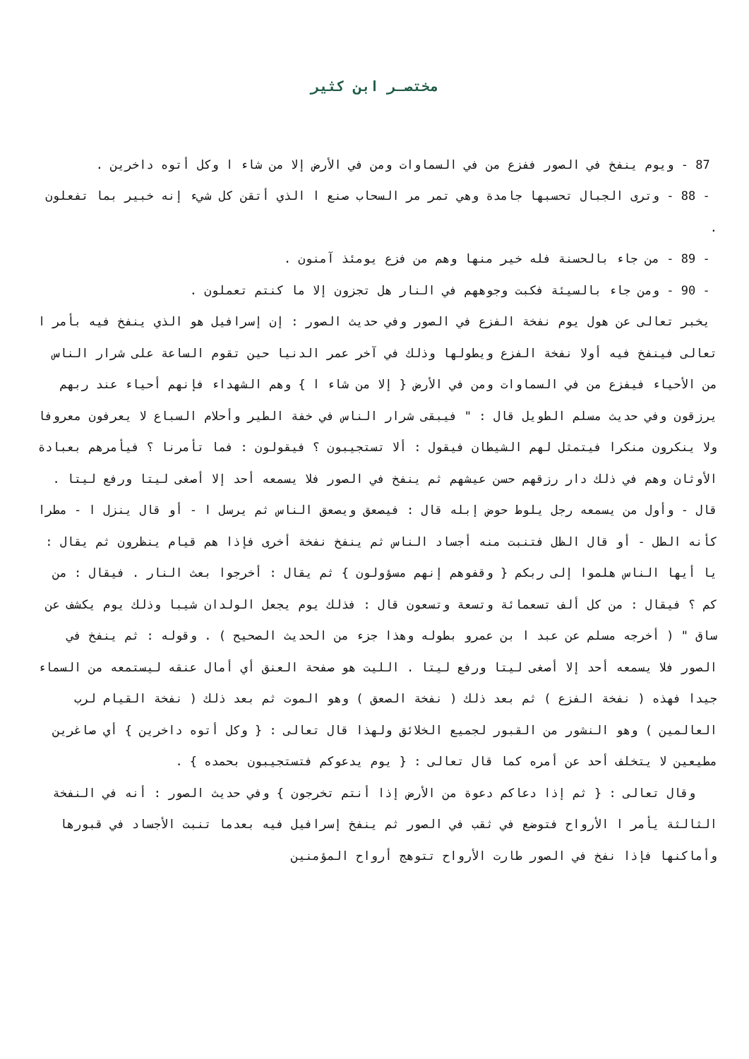مختصـر ابن كثير
87 - ويوم ينفخ في الصور ففزع من في السماوات ومن في الأرض إلا من شاء ا وكل أتوه داخرين .
- 88 - وترى الجبال تحسبها جامدة وهي تمر مر السحاب صنع ا الذي أتقن كل شيء إنه خبير بما تفعلون .
- 89 - من جاء بالحسنة فله خير منها وهم من فزع يومئذ آمنون .
- 90 - ومن جاء بالسيئة فكبت وجوههم في النار هل تجزون إلا ما كنتم تعملون .
يخبر تعالى عن هول يوم نفخة الفزع في الصور وفي حديث الصور : إن إسرافيل هو الذي ينفخ فيه بأمر ا تعالى فينفخ فيه أولا نفخة الفزع ويطولها وذلك في آخر عمر الدنيا حين تقوم الساعة على شرار الناس من الأحياء فيفزع من في السماوات ومن في الأرض { إلا من شاء ا } وهم الشهداء فإنهم أحياء عند ربهم يرزقون وفي حديث مسلم الطويل قال : " فيبقى شرار الناس في خفة الطير وأحلام السباع لا يعرفون معروفا ولا ينكرون منكرا فيتمثل لهم الشيطان فيقول : ألا تستجيبون ؟ فيقولون : فما تأمرنا ؟ فيأمرهم بعبادة الأوثان وهم في ذلك دار رزقهم حسن عيشهم ثم ينفخ في الصور فلا يسمعه أحد إلا أصغى ليتا ورفع ليتا . قال - وأول من يسمعه رجل يلوط حوض إبله قال : فيصعق ويصعق الناس ثم يرسل ا - أو قال ينزل ا - مطرا كأنه الطل - أو قال الظل فتنبت منه أجساد الناس ثم ينفخ نفخة أخرى فإذا هم قيام ينظرون ثم يقال : يا أيها الناس هلموا إلى ربكم { وقفوهم إنهم مسؤولون } ثم يقال : أخرجوا بعث النار . فيقال : من كم ؟ فيقال : من كل ألف تسعمائة وتسعة وتسعون قال : فذلك يوم يجعل الولدان شيبا وذلك يوم يكشف عن ساق " ( أخرجه مسلم عن عبد ا بن عمرو بطوله وهذا جزء من الحديث الصحيح ) . وقوله : ثم ينفخ في الصور فلا يسمعه أحد إلا أصغى ليتا ورفع ليتا . الليت هو صفحة العنق أي أمال عنقه ليستمعه من السماء جيدا فهذه ( نفخة الفزع ) ثم بعد ذلك ( نفخة الصعق ) وهو الموت ثم بعد ذلك ( نفخة القيام لرب العالمين ) وهو النشور من القبور لجميع الخلائق ولهذا قال تعالى : { وكل أتوه داخرين } أي صاغرين مطيعين لا يتخلف أحد عن أمره كما قال تعالى : { يوم يدعوكم فتستجيبون بحمده } .
وقال تعالى : { ثم إذا دعاكم دعوة من الأرض إذا أنتم تخرجون } وفي حديث الصور : أنه في النفخة الثالثة يأمر ا الأرواح فتوضع في ثقب في الصور ثم ينفخ إسرافيل فيه بعدما تنبت الأجساد في قبورها وأماكنها فإذا نفخ في الصور طارت الأرواح تتوهج أرواح المؤمنين